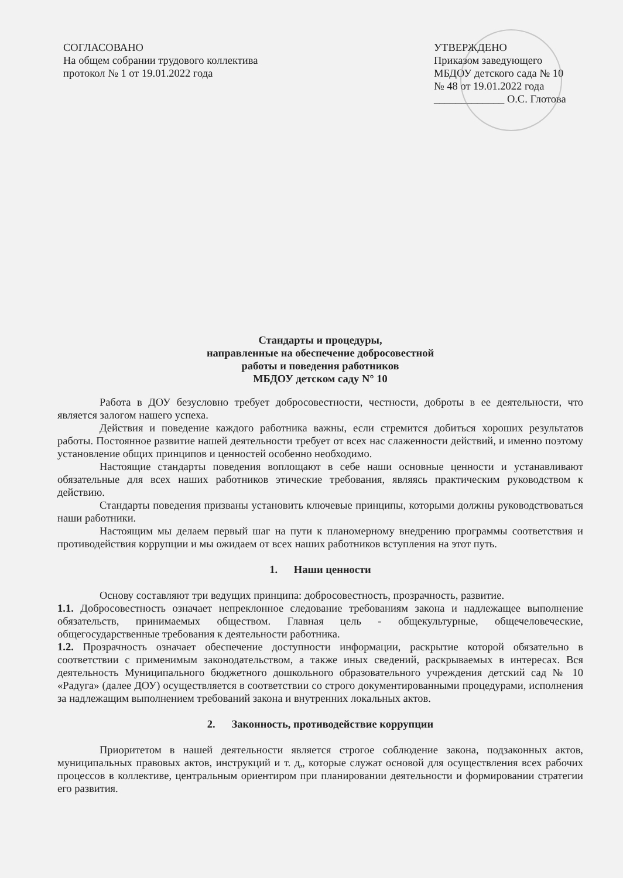СОГЛАСОВАНО
На общем собрании трудового коллектива
протокол № 1 от 19.01.2022 года
УТВЕРЖДЕНО
Приказом заведующего
МБДОУ детского сада № 10
№ 48 от 19.01.2022 года
_____________ О.С. Глотова
Стандарты и процедуры,
направленные на обеспечение добросовестной
работы и поведения работников
МБДОУ детском саду N° 10
Работа в ДОУ безусловно требует добросовестности, честности, доброты в ее деятельности, что является залогом нашего успеха.
Действия и поведение каждого работника важны, если стремится добиться хороших результатов работы. Постоянное развитие нашей деятельности требует от всех нас слаженности действий, и именно поэтому установление общих принципов и ценностей особенно необходимо.
Настоящие стандарты поведения воплощают в себе наши основные ценности и устанавливают обязательные для всех наших работников этические требования, являясь практическим руководством к действию.
Стандарты поведения призваны установить ключевые принципы, которыми должны руководствоваться наши работники.
Настоящим мы делаем первый шаг на пути к планомерному внедрению программы соответствия и противодействия коррупции и мы ожидаем от всех наших работников вступления на этот путь.
1. Наши ценности
Основу составляют три ведущих принципа: добросовестность, прозрачность, развитие.
1.1. Добросовестность означает непреклонное следование требованиям закона и надлежащее выполнение обязательств, принимаемых обществом. Главная цель - общекультурные, общечеловеческие, общегосударственные требования к деятельности работника.
1.2. Прозрачность означает обеспечение доступности информации, раскрытие которой обязательно в соответствии с применимым законодательством, а также иных сведений, раскрываемых в интересах. Вся деятельность Муниципального бюджетного дошкольного образовательного учреждения детский сад № 10 «Радуга» (далее ДОУ) осуществляется в соответствии со строго документированными процедурами, исполнения за надлежащим выполнением требований закона и внутренних локальных актов.
2. Законность, противодействие коррупции
Приоритетом в нашей деятельности является строгое соблюдение закона, подзаконных актов, муниципальных правовых актов, инструкций и т. д„ которые служат основой для осуществления всех рабочих процессов в коллективе, центральным ориентиром при планировании деятельности и формировании стратегии его развития.